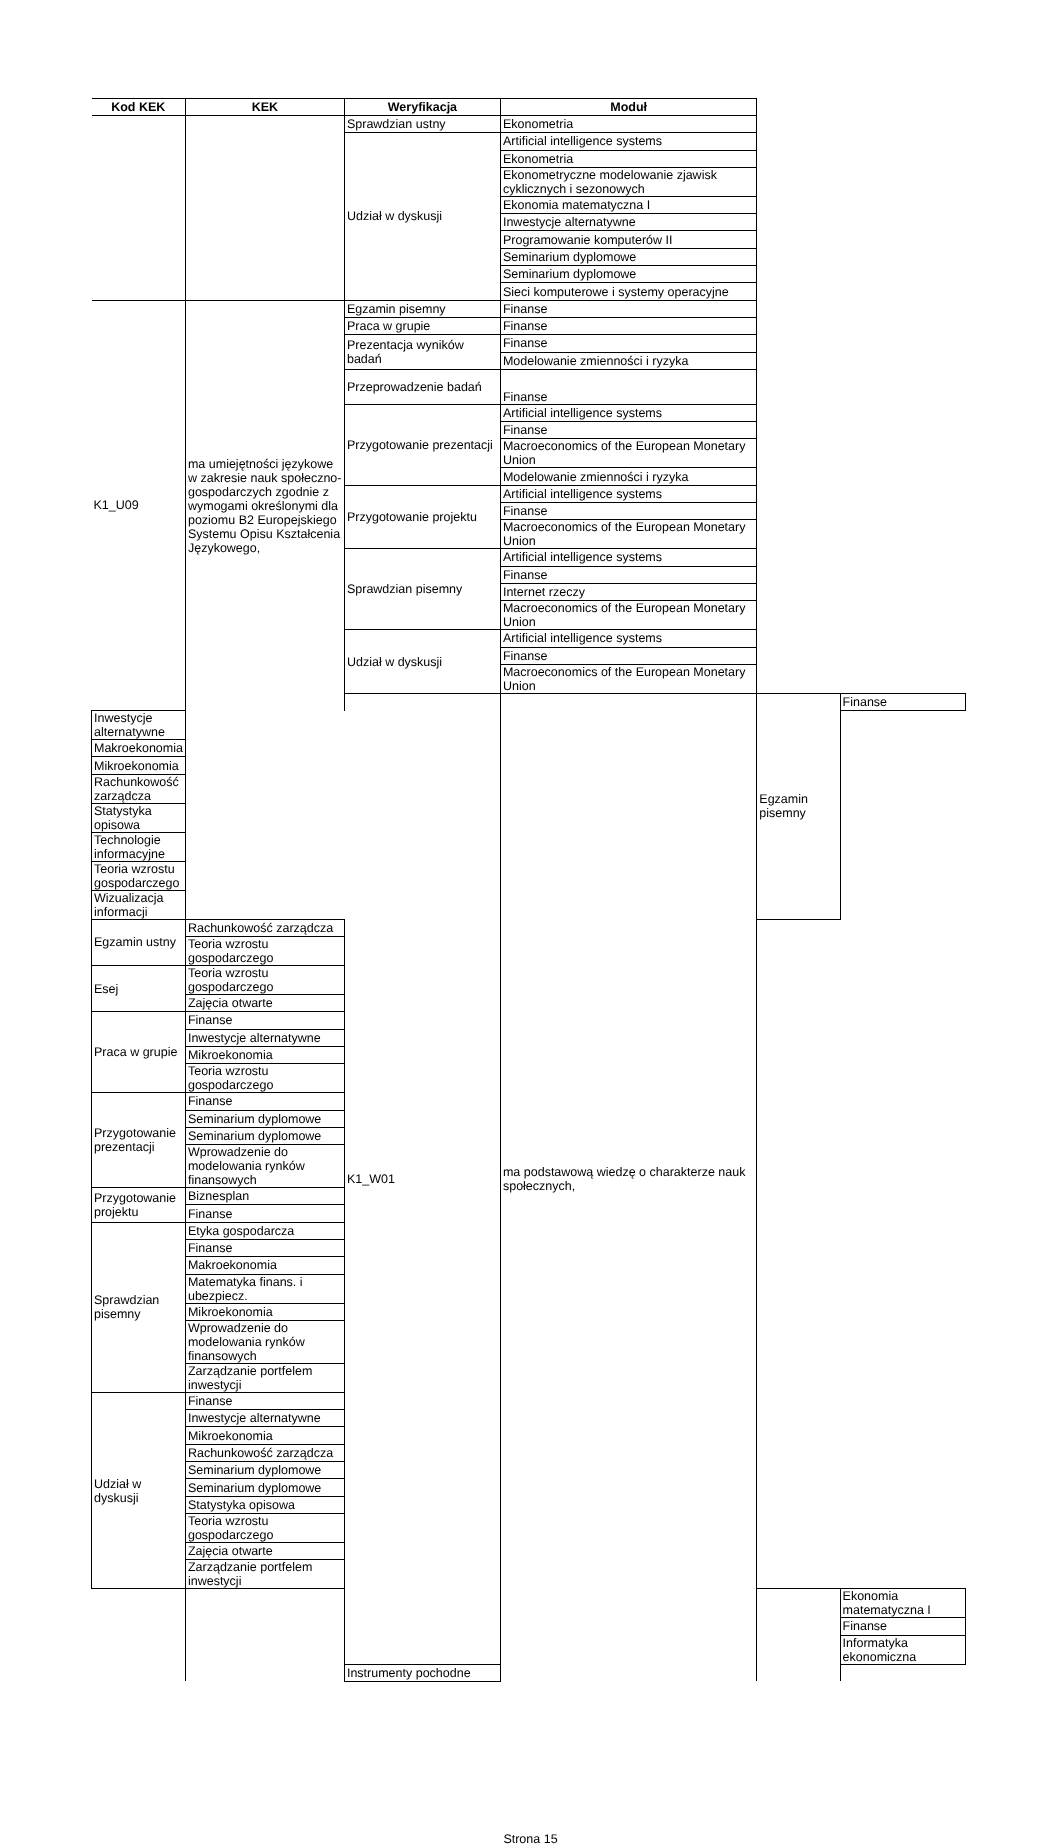| Kod KEK | KEK | Weryfikacja | Moduł | | |
| --- | --- | --- | --- | --- | --- |
| | | Sprawdzian ustny | Ekonometria | | |
| | | Udział w dyskusji | Artificial intelligence systems | | |
| | | | Ekonometria | | |
| | | | Ekonometryczne modelowanie zjawisk cyklicznych i sezonowych | | |
| | | | Ekonomia matematyczna I | | |
| | | | Inwestycje alternatywne | | |
| | | | Programowanie komputerów II | | |
| | | | Seminarium dyplomowe | | |
| | | | Seminarium dyplomowe | | |
| | | | Sieci komputerowe i systemy operacyjne | | |
| K1_U09 | ma umiejętności językowe w zakresie nauk społeczno-gospodarczych zgodnie z wymogami określonymi dla poziomu B2 Europejskiego Systemu Opisu Kształcenia Językowego, | Egzamin pisemny | Finanse | | |
| | | Praca w grupie | Finanse | | |
| | | Prezentacja wyników badań | Finanse | | |
| | | | Modelowanie zmienności i ryzyka | | |
| | | Przeprowadzenie badań | Finanse | | |
| | | Przygotowanie prezentacji | Artificial intelligence systems | | |
| | | | Finanse | | |
| | | | Macroeconomics of the European Monetary Union | | |
| | | | Modelowanie zmienności i ryzyka | | |
| | | Przygotowanie projektu | Artificial intelligence systems | | |
| | | | Finanse | | |
| | | | Macroeconomics of the European Monetary Union | | |
| | | Sprawdzian pisemny | Artificial intelligence systems | | |
| | | | Finanse | | |
| | | | Internet rzeczy | | |
| | | | Macroeconomics of the European Monetary Union | | |
| | | Udział w dyskusji | Artificial intelligence systems | | |
| | | | Finanse | | |
| | | | Macroeconomics of the European Monetary Union | | |
| | | K1_W01 | ma podstawową wiedzę o charakterze nauk społecznych, | Egzamin pisemny | Finanse |
| Inwestycje alternatywne | | | | | |
| Makroekonomia | | | | | |
| Mikroekonomia | | | | | |
| Rachunkowość zarządcza | | | | | |
| Statystyka opisowa | | | | | |
| Technologie informacyjne | | | | | |
| Teoria wzrostu gospodarczego | | | | | |
| Wizualizacja informacji | | | | | |
| Egzamin ustny | Rachunkowość zarządcza | | | | |
| | Teoria wzrostu gospodarczego | | | | |
| Esej | Teoria wzrostu gospodarczego | | | | |
| | Zajęcia otwarte | | | | |
| Praca w grupie | Finanse | | | | |
| | Inwestycje alternatywne | | | | |
| | Mikroekonomia | | | | |
| | Teoria wzrostu gospodarczego | | | | |
| Przygotowanie prezentacji | Finanse | | | | |
| | Seminarium dyplomowe | | | | |
| | Seminarium dyplomowe | | | | |
| | Wprowadzenie do modelowania rynków finansowych | | | | |
| Przygotowanie projektu | Biznesplan | | | | |
| | Finanse | | | | |
| Sprawdzian pisemny | Etyka gospodarcza | | | | |
| | Finanse | | | | |
| | Makroekonomia | | | | |
| | Matematyka finans. i ubezpiecz. | | | | |
| | Mikroekonomia | | | | |
| | Wprowadzenie do modelowania rynków finansowych | | | | |
| | Zarządzanie portfelem inwestycji | | | | |
| Udział w dyskusji | Finanse | | | | |
| | Inwestycje alternatywne | | | | |
| | Mikroekonomia | | | | |
| | Rachunkowość zarządcza | | | | |
| | Seminarium dyplomowe | | | | |
| | Seminarium dyplomowe | | | | |
| | Statystyka opisowa | | | | |
| | Teoria wzrostu gospodarczego | | | | |
| | Zajęcia otwarte | | | | |
| | Zarządzanie portfelem inwestycji | | | | |
| | | | | | Ekonomia matematyczna I |
| | | | | | Finanse |
| | | | | | Informatyka ekonomiczna |
| | | Instrumenty pochodne | | | |
Strona 15